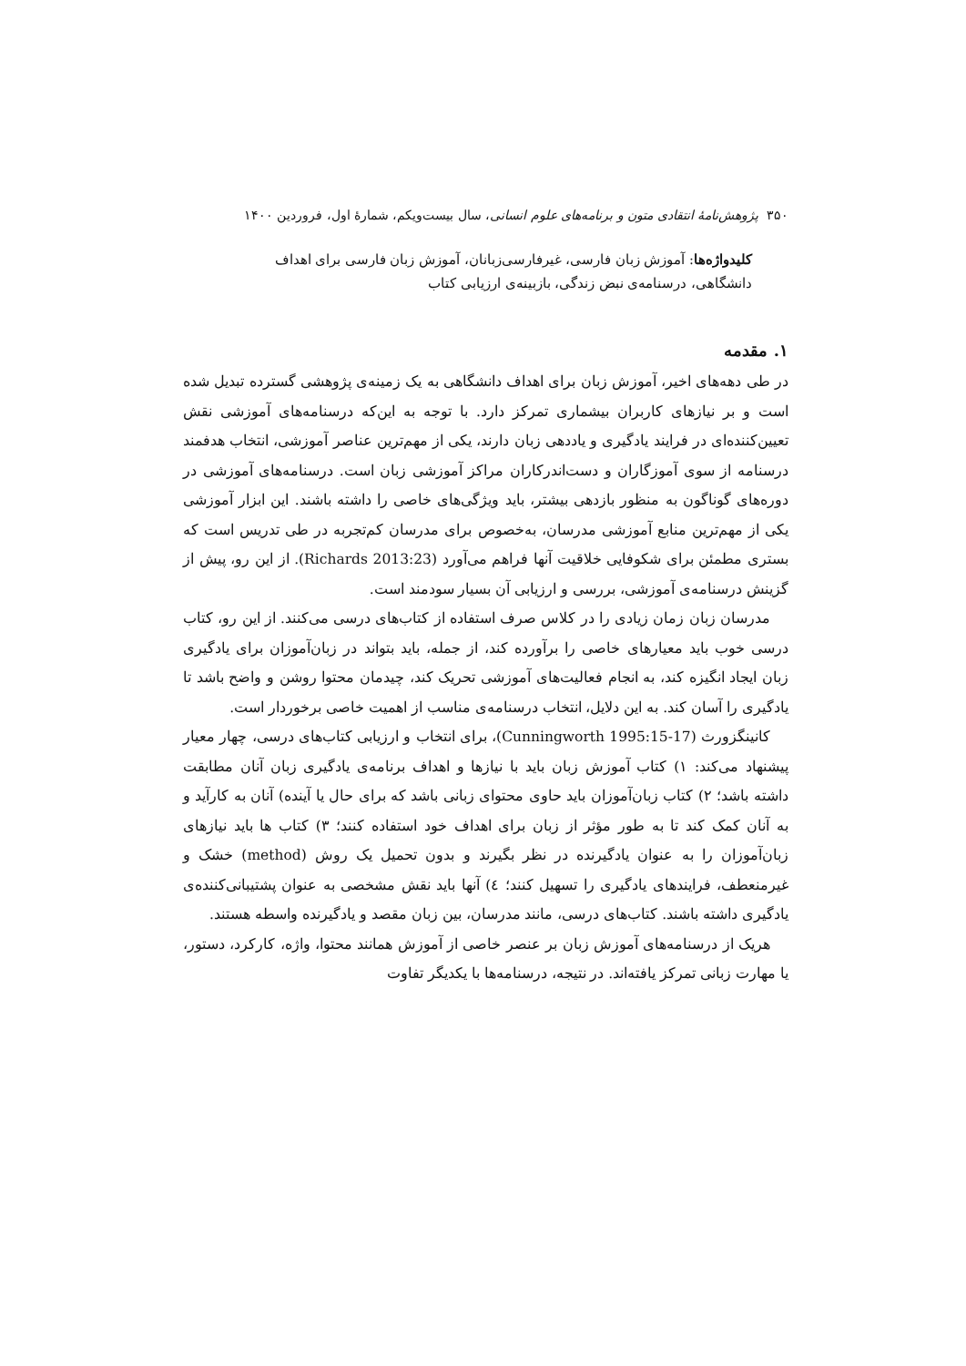۳۵۰ پژوهش‌نامهٔ انتقادی متون و برنامه‌های علوم انسانی، سال بیست‌ویکم، شمارهٔ اول، فروردین ۱۴۰۰
کلیدواژه‌ها: آموزش زبان فارسی، غیرفارسی‌زبانان، آموزش زبان فارسی برای اهداف دانشگاهی، درسنامه‌ی نبض زندگی، بازبینه‌ی ارزیابی کتاب
۱. مقدمه
در طی دهه‌های اخیر، آموزش زبان برای اهداف دانشگاهی به یک زمینه‌ی پژوهشی گسترده تبدیل شده است و بر نیازهای کاربران بیشماری تمرکز دارد. با توجه به این‌که درسنامه‌های آموزشی نقش تعیین‌کننده‌ای در فرایند یادگیری و یاددهی زبان دارند، یکی از مهم‌ترین عناصر آموزشی، انتخاب هدفمند درسنامه از سوی آموزگاران و دست‌اندرکاران مراکز آموزشی زبان است. درسنامه‌های آموزشی در دوره‌های گوناگون به منظور بازدهی بیشتر، باید ویژگی‌های خاصی را داشته باشند. این ابزار آموزشی یکی از مهم‌ترین منابع آموزشی مدرسان، به‌خصوص برای مدرسان کم‌تجربه در طی تدریس است که بستری مطمئن برای شکوفایی خلاقیت آنها فراهم می‌آورد (Richards 2013:23). از این رو، پیش از گزینش درسنامه‌ی آموزشی، بررسی و ارزیابی آن بسیار سودمند است.
مدرسان زبان زمان زیادی را در کلاس صرف استفاده از کتاب‌های درسی می‌کنند. از این رو، کتاب درسی خوب باید معیارهای خاصی را برآورده کند، از جمله، باید بتواند در زبان‌آموزان برای یادگیری زبان ایجاد انگیزه کند، به انجام فعالیت‌های آموزشی تحریک کند، چیدمان محتوا روشن و واضح باشد تا یادگیری را آسان کند. به این دلایل، انتخاب درسنامه‌ی مناسب از اهمیت خاصی برخوردار است.
کانینگزورث (Cunningworth 1995:15-17)، برای انتخاب و ارزیابی کتاب‌های درسی، چهار معیار پیشنهاد می‌کند: ۱) کتاب آموزش زبان باید با نیازها و اهداف برنامه‌ی یادگیری زبان آنان مطابقت داشته باشد؛ ۲) کتاب زبان‌آموزان باید حاوی محتوای زبانی باشد که برای حال یا آینده) آنان به کارآید و به آنان کمک کند تا به طور مؤثر از زبان برای اهداف خود استفاده کنند؛ ۳) کتاب ها باید نیازهای زبان‌آموزان را به عنوان یادگیرنده در نظر بگیرند و بدون تحمیل یک روش (method) خشک و غیرمنعطف، فرایندهای یادگیری را تسهیل کنند؛ ٤) آنها باید نقش مشخصی به عنوان پشتیبانی‌کننده‌ی یادگیری داشته باشند. کتاب‌های درسی، مانند مدرسان، بین زبان مقصد و یادگیرنده واسطه هستند.
هریک از درسنامه‌های آموزش زبان بر عنصر خاصی از آموزش همانند محتوا، واژه، کارکرد، دستور، یا مهارت زبانی تمرکز یافته‌اند. در نتیجه، درسنامه‌ها با یکدیگر تفاوت